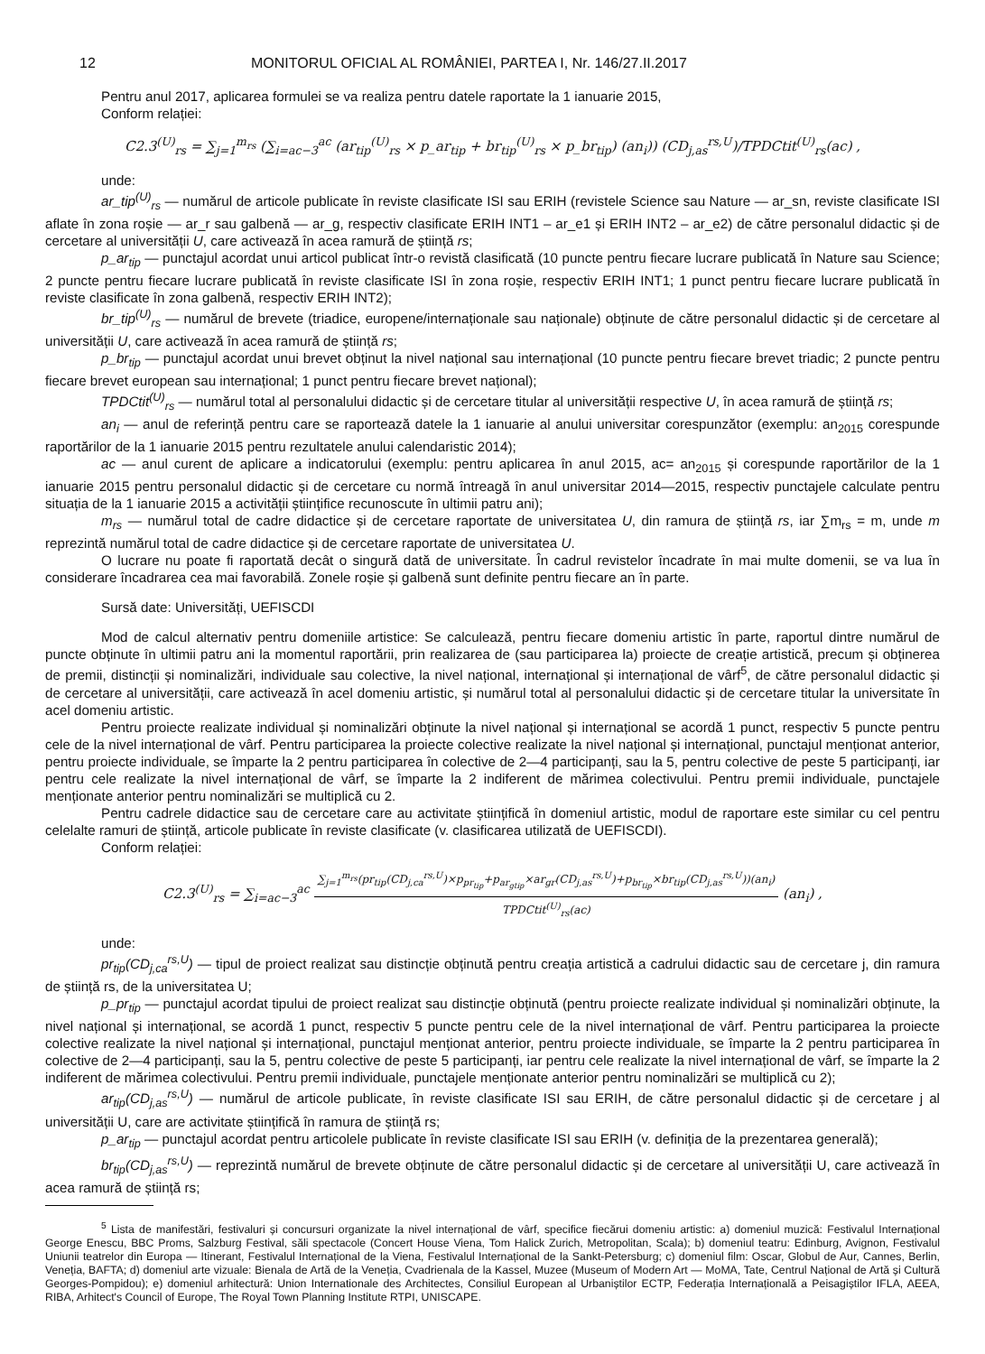12 MONITORUL OFICIAL AL ROMÂNIEI, PARTEA I, Nr. 146/27.II.2017
Pentru anul 2017, aplicarea formulei se va realiza pentru datele raportate la 1 ianuarie 2015,
Conform relației:
C2.3<sup>(U)</sup><sub>rs</sub> = ∑<sub>j=1</sub><sup>m<sub>rs</sub></sup> (∑<sub>i=ac−3</sub><sup>ac</sup> (ar<sub>tip</sub><sup>(U)</sup><sub>rs</sub> × p_ar<sub>tip</sub> + br<sub>tip</sub><sup>(U)</sup><sub>rs</sub> × p_br<sub>tip</sub>) (an<sub>i</sub>)) (CD<sub>j,as</sub><sup>rs,U</sup>)/TPDCtit<sup>(U)</sup><sub>rs</sub>(ac) ,
unde:
ar_tip<sup>(U)</sup><sub>rs</sub> — numărul de articole publicate în reviste clasificate ISI sau ERIH (revistele Science sau Nature — ar_sn, reviste clasificate ISI aflate în zona roșie — ar_r sau galbenă — ar_g, respectiv clasificate ERIH INT1 – ar_e1 și ERIH INT2 – ar_e2) de către personalul didactic și de cercetare al universității U, care activează în acea ramură de știință rs;
p_ar<sub>tip</sub> — punctajul acordat unui articol publicat într-o revistă clasificată (10 puncte pentru fiecare lucrare publicată în Nature sau Science; 2 puncte pentru fiecare lucrare publicată în reviste clasificate ISI în zona roșie, respectiv ERIH INT1; 1 punct pentru fiecare lucrare publicată în reviste clasificate în zona galbenă, respectiv ERIH INT2);
br_tip<sup>(U)</sup><sub>rs</sub> — numărul de brevete (triadice, europene/internaționale sau naționale) obținute de către personalul didactic și de cercetare al universității U, care activează în acea ramură de știință rs;
p_br<sub>tip</sub> — punctajul acordat unui brevet obținut la nivel național sau internațional (10 puncte pentru fiecare brevet triadic; 2 puncte pentru fiecare brevet european sau internațional; 1 punct pentru fiecare brevet național);
TPDCtit<sup>(U)</sup><sub>rs</sub> — numărul total al personalului didactic și de cercetare titular al universității respective U, în acea ramură de știință rs;
an<sub>i</sub> — anul de referință pentru care se raportează datele la 1 ianuarie al anului universitar corespunzător (exemplu: an<sub>2015</sub> corespunde raportărilor de la 1 ianuarie 2015 pentru rezultatele anului calendaristic 2014);
ac — anul curent de aplicare a indicatorului (exemplu: pentru aplicarea în anul 2015, ac= an<sub>2015</sub> și corespunde raportărilor de la 1 ianuarie 2015 pentru personalul didactic și de cercetare cu normă întreagă în anul universitar 2014—2015, respectiv punctajele calculate pentru situația de la 1 ianuarie 2015 a activității științifice recunoscute în ultimii patru ani);
m<sub>rs</sub> — numărul total de cadre didactice și de cercetare raportate de universitatea U, din ramura de știință rs, iar ∑m<sub>rs</sub> = m, unde m reprezintă numărul total de cadre didactice și de cercetare raportate de universitatea U.
O lucrare nu poate fi raportată decât o singură dată de universitate. În cadrul revistelor încadrate în mai multe domenii, se va lua în considerare încadrarea cea mai favorabilă. Zonele roșie și galbenă sunt definite pentru fiecare an în parte.
Sursă date: Universități, UEFISCDI
Mod de calcul alternativ pentru domeniile artistice: Se calculează, pentru fiecare domeniu artistic în parte, raportul dintre numărul de puncte obținute în ultimii patru ani la momentul raportării, prin realizarea de (sau participarea la) proiecte de creație artistică, precum și obținerea de premii, distincții și nominalizări, individuale sau colective, la nivel național, internațional și internațional de vârf<sup>5</sup>, de către personalul didactic și de cercetare al universității, care activează în acel domeniu artistic, și numărul total al personalului didactic și de cercetare titular la universitate în acel domeniu artistic.
Pentru proiecte realizate individual și nominalizări obținute la nivel național și internațional se acordă 1 punct, respectiv 5 puncte pentru cele de la nivel internațional de vârf. Pentru participarea la proiecte colective realizate la nivel național și internațional, punctajul menționat anterior, pentru proiecte individuale, se împarte la 2 pentru participarea în colective de 2—4 participanți, sau la 5, pentru colective de peste 5 participanți, iar pentru cele realizate la nivel internațional de vârf, se împarte la 2 indiferent de mărimea colectivului. Pentru premii individuale, punctajele menționate anterior pentru nominalizări se multiplică cu 2.
Pentru cadrele didactice sau de cercetare care au activitate științifică în domeniul artistic, modul de raportare este similar cu cel pentru celelalte ramuri de știință, articole publicate în reviste clasificate (v. clasificarea utilizată de UEFISCDI).
Conform relației:
C2.3<sup>(U)</sup><sub>rs</sub> = ∑<sub>i=ac−3</sub><sup>ac</sup>
∑<sub>j=1</sub><sup>m<sub>rs</sub></sup>(pr<sub>tip</sub>(CD<sub>j,ca</sub><sup>rs,U</sup>)×p<sub>pr<sub>tip</sub></sub>+p<sub>ar<sub>gtip</sub></sub>×ar<sub>gr</sub>(CD<sub>j,as</sub><sup>rs,U</sup>)+p<sub>br<sub>tip</sub></sub>×br<sub>tip</sub>(CD<sub>j,as</sub><sup>rs,U</sup>))(an<sub>i</sub>)
TPDCtit<sup>(U)</sup><sub>rs</sub>(ac)
(an<sub>i</sub>) ,
unde:
pr<sub>tip</sub>(CD<sub>j,ca</sub><sup>rs,U</sup>) — tipul de proiect realizat sau distincție obținută pentru creația artistică a cadrului didactic sau de cercetare j, din ramura de știință rs, de la universitatea U;
p_pr<sub>tip</sub> — punctajul acordat tipului de proiect realizat sau distincție obținută (pentru proiecte realizate individual și nominalizări obținute, la nivel național și internațional, se acordă 1 punct, respectiv 5 puncte pentru cele de la nivel internațional de vârf. Pentru participarea la proiecte colective realizate la nivel național și internațional, punctajul menționat anterior, pentru proiecte individuale, se împarte la 2 pentru participarea în colective de 2—4 participanți, sau la 5, pentru colective de peste 5 participanți, iar pentru cele realizate la nivel internațional de vârf, se împarte la 2 indiferent de mărimea colectivului. Pentru premii individuale, punctajele menționate anterior pentru nominalizări se multiplică cu 2);
ar<sub>tip</sub>(CD<sub>j,as</sub><sup>rs,U</sup>) — numărul de articole publicate, în reviste clasificate ISI sau ERIH, de către personalul didactic și de cercetare j al universității U, care are activitate științifică în ramura de știință rs;
p_ar<sub>tip</sub> — punctajul acordat pentru articolele publicate în reviste clasificate ISI sau ERIH (v. definiția de la prezentarea generală);
br<sub>tip</sub>(CD<sub>j,as</sub><sup>rs,U</sup>) — reprezintă numărul de brevete obținute de către personalul didactic și de cercetare al universității U, care activează în acea ramură de știință rs;
<sup>5</sup> Lista de manifestări, festivaluri și concursuri organizate la nivel internațional de vârf, specifice fiecărui domeniu artistic: a) domeniul muzică: Festivalul Internațional George Enescu, BBC Proms, Salzburg Festival, săli spectacole (Concert House Viena, Tom Halick Zurich, Metropolitan, Scala); b) domeniul teatru: Edinburg, Avignon, Festivalul Uniunii teatrelor din Europa — Itinerant, Festivalul Internațional de la Viena, Festivalul Internațional de la Sankt-Petersburg; c) domeniul film: Oscar, Globul de Aur, Cannes, Berlin, Veneția, BAFTA; d) domeniul arte vizuale: Bienala de Artă de la Veneția, Cvadrienala de la Kassel, Muzee (Museum of Modern Art — MoMA, Tate, Centrul Național de Artă și Cultură Georges-Pompidou); e) domeniul arhitectură: Union Internationale des Architectes, Consiliul European al Urbaniștilor ECTP, Federația Internațională a Peisagiștilor IFLA, AEEA, RIBA, Arhitect's Council of Europe, The Royal Town Planning Institute RTPI, UNISCAPE.